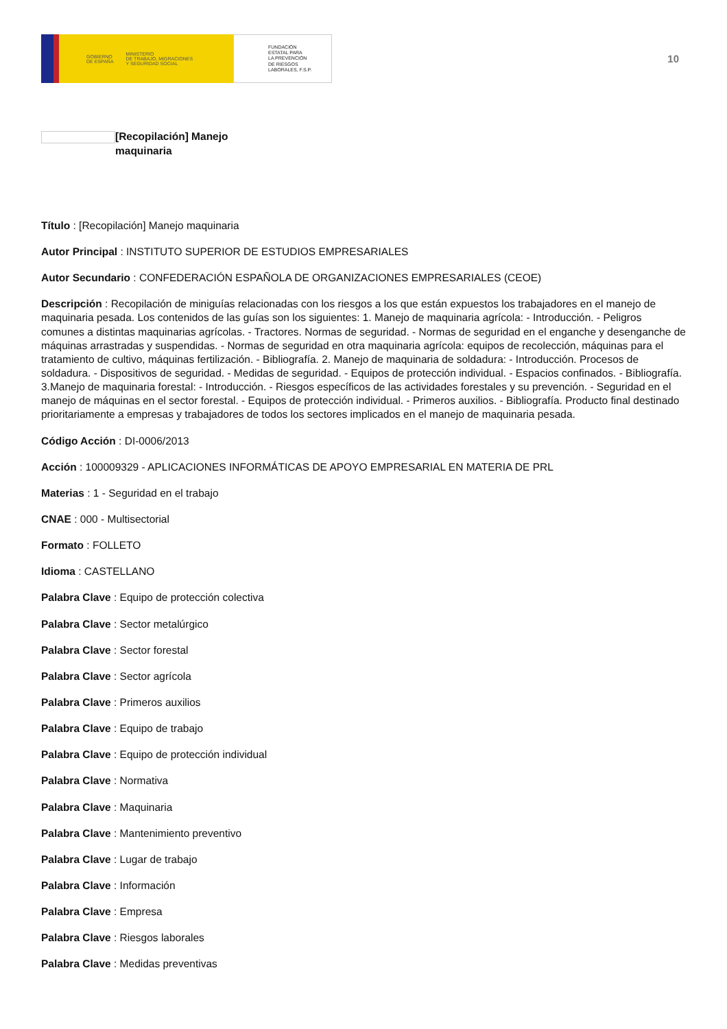GOBIERNO
DE ESPAÑA MINISTERIO
DE TRABAJO, MIGRACIONES
Y SEGURIDAD SOCIAL
FUNDACIÓN
ESTATAL PARA
LA PREVENCIÓN
DE RIESGOS
LABORALES, F.S.P.
10
[Recopilación] Manejo
maquinaria
Título : [Recopilación] Manejo maquinaria
Autor Principal : INSTITUTO SUPERIOR DE ESTUDIOS EMPRESARIALES
Autor Secundario : CONFEDERACIÓN ESPAÑOLA DE ORGANIZACIONES EMPRESARIALES (CEOE)
Descripción : Recopilación de miniguías relacionadas con los riesgos a los que están expuestos los trabajadores en el manejo de maquinaria pesada. Los contenidos de las guías son los siguientes: 1. Manejo de maquinaria agrícola: - Introducción. - Peligros comunes a distintas maquinarias agrícolas. - Tractores. Normas de seguridad. - Normas de seguridad en el enganche y desenganche de máquinas arrastradas y suspendidas. - Normas de seguridad en otra maquinaria agrícola: equipos de recolección, máquinas para el tratamiento de cultivo, máquinas fertilización. - Bibliografía. 2. Manejo de maquinaria de soldadura: - Introducción. Procesos de soldadura. - Dispositivos de seguridad. - Medidas de seguridad. - Equipos de protección individual. - Espacios confinados. - Bibliografía. 3.Manejo de maquinaria forestal: - Introducción. - Riesgos específicos de las actividades forestales y su prevención. - Seguridad en el manejo de máquinas en el sector forestal. - Equipos de protección individual. - Primeros auxilios. - Bibliografía. Producto final destinado prioritariamente a empresas y trabajadores de todos los sectores implicados en el manejo de maquinaria pesada.
Código Acción : DI-0006/2013
Acción : 100009329 - APLICACIONES INFORMÁTICAS DE APOYO EMPRESARIAL EN MATERIA DE PRL
Materias : 1 - Seguridad en el trabajo
CNAE : 000 - Multisectorial
Formato : FOLLETO
Idioma : CASTELLANO
Palabra Clave : Equipo de protección colectiva
Palabra Clave : Sector metalúrgico
Palabra Clave : Sector forestal
Palabra Clave : Sector agrícola
Palabra Clave : Primeros auxilios
Palabra Clave : Equipo de trabajo
Palabra Clave : Equipo de protección individual
Palabra Clave : Normativa
Palabra Clave : Maquinaria
Palabra Clave : Mantenimiento preventivo
Palabra Clave : Lugar de trabajo
Palabra Clave : Información
Palabra Clave : Empresa
Palabra Clave : Riesgos laborales
Palabra Clave : Medidas preventivas